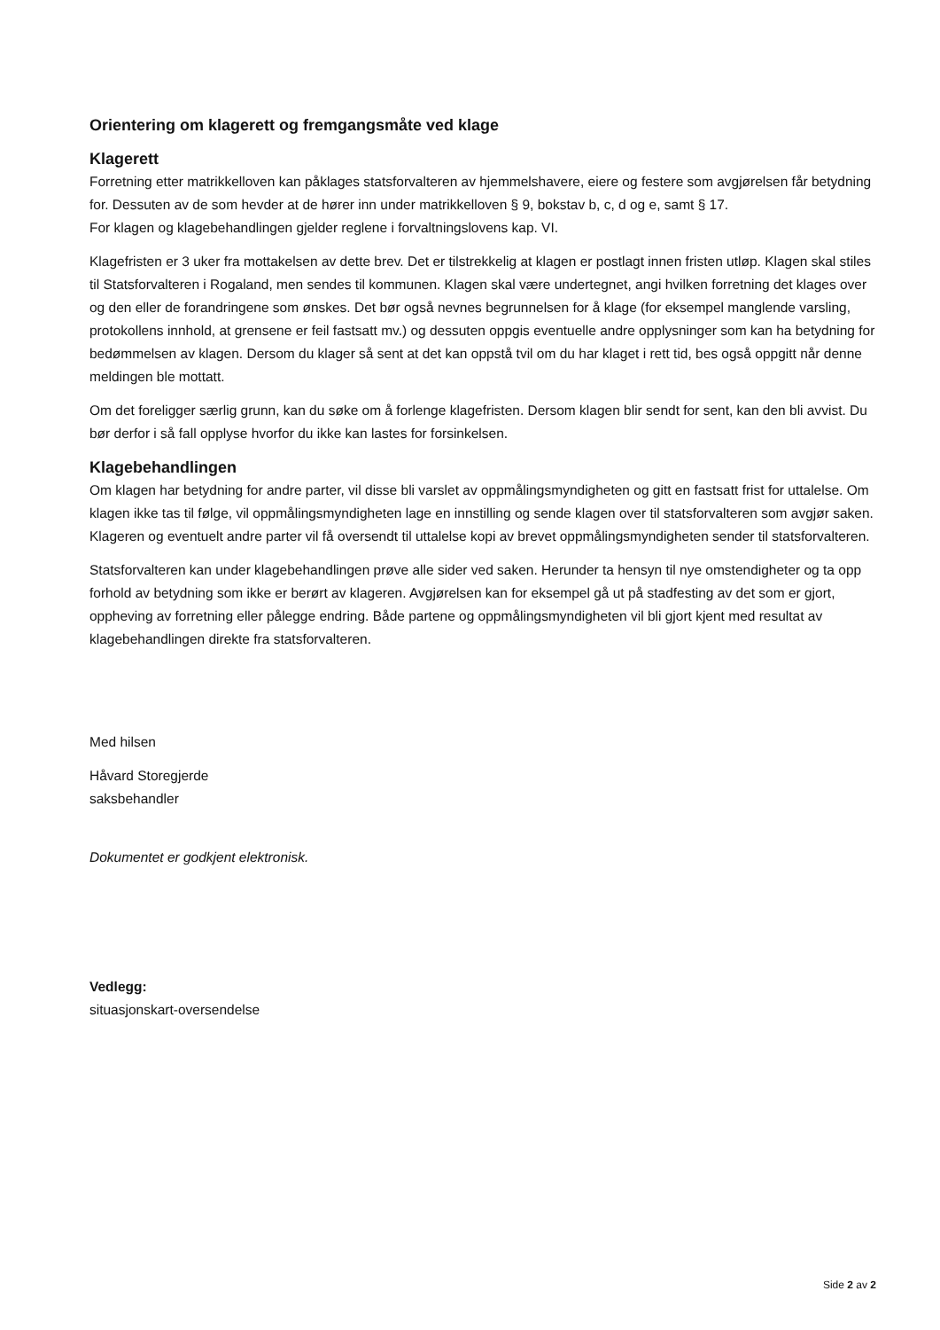Orientering om klagerett og fremgangsmåte ved klage
Klagerett
Forretning etter matrikkelloven kan påklages statsforvalteren av hjemmelshavere, eiere og festere som avgjørelsen får betydning for. Dessuten av de som hevder at de hører inn under matrikkelloven § 9, bokstav b, c, d og e, samt § 17.
For klagen og klagebehandlingen gjelder reglene i forvaltningslovens kap. VI.
Klagefristen er 3 uker fra mottakelsen av dette brev. Det er tilstrekkelig at klagen er postlagt innen fristen utløp. Klagen skal stiles til Statsforvalteren i Rogaland, men sendes til kommunen. Klagen skal være undertegnet, angi hvilken forretning det klages over og den eller de forandringene som ønskes. Det bør også nevnes begrunnelsen for å klage (for eksempel manglende varsling, protokollens innhold, at grensene er feil fastsatt mv.) og dessuten oppgis eventuelle andre opplysninger som kan ha betydning for bedømmelsen av klagen. Dersom du klager så sent at det kan oppstå tvil om du har klaget i rett tid, bes også oppgitt når denne meldingen ble mottatt.
Om det foreligger særlig grunn, kan du søke om å forlenge klagefristen. Dersom klagen blir sendt for sent, kan den bli avvist. Du bør derfor i så fall opplyse hvorfor du ikke kan lastes for forsinkelsen.
Klagebehandlingen
Om klagen har betydning for andre parter, vil disse bli varslet av oppmålingsmyndigheten og gitt en fastsatt frist for uttalelse. Om klagen ikke tas til følge, vil oppmålingsmyndigheten lage en innstilling og sende klagen over til statsforvalteren som avgjør saken. Klageren og eventuelt andre parter vil få oversendt til uttalelse kopi av brevet oppmålingsmyndigheten sender til statsforvalteren.
Statsforvalteren kan under klagebehandlingen prøve alle sider ved saken. Herunder ta hensyn til nye omstendigheter og ta opp forhold av betydning som ikke er berørt av klageren. Avgjørelsen kan for eksempel gå ut på stadfesting av det som er gjort, oppheving av forretning eller pålegge endring. Både partene og oppmålingsmyndigheten vil bli gjort kjent med resultat av klagebehandlingen direkte fra statsforvalteren.
Med hilsen
Håvard Storegjerde
saksbehandler
Dokumentet er godkjent elektronisk.
Vedlegg:
situasjonskart-oversendelse
Side 2 av 2